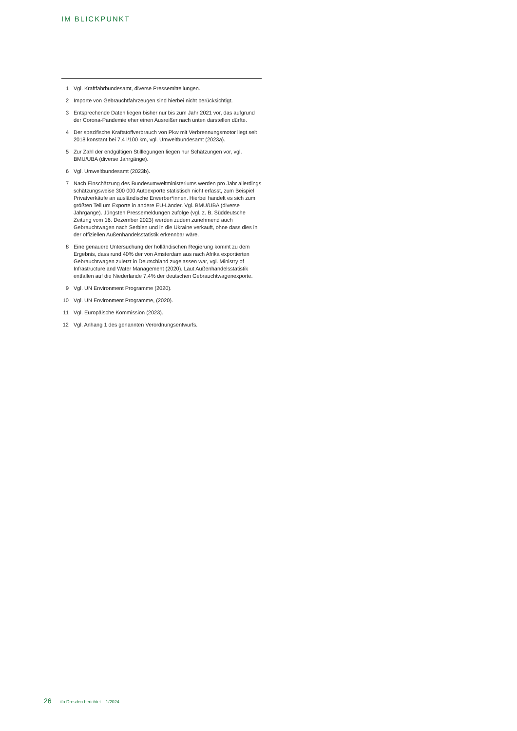IM BLICKPUNKT
1 Vgl. Kraftfahrbundesamt, diverse Pressemitteilungen.
2 Importe von Gebrauchtfahrzeugen sind hierbei nicht berücksichtigt.
3 Entsprechende Daten liegen bisher nur bis zum Jahr 2021 vor, das auf­grund der Corona-Pandemie eher einen Ausreißer nach unten darstellen dürfte.
4 Der spezifische Kraftstoffverbrauch von Pkw mit Verbrennungsmotor liegt seit 2018 konstant bei 7,4 l/100 km, vgl. Umweltbundesamt (2023a).
5 Zur Zahl der endgültigen Stilllegungen liegen nur Schätzungen vor, vgl. BMU/UBA (diverse Jahrgänge).
6 Vgl. Umweltbundesamt (2023b).
7 Nach Einschätzung des Bundesumweltministeriums werden pro Jahr al­lerdings schätzungsweise 300 000 Autoexporte statistisch nicht erfasst, zum Beispiel Privatverkäufe an ausländische Erwerber*innen. Hierbei handelt es sich zum größten Teil um Exporte in andere EU-Länder. Vgl. BMU/UBA (diverse Jahrgänge). Jüngsten Pressemeldungen zufolge (vgl. z. B. Süddeutsche Zeitung vom 16. Dezember 2023) werden zudem zu­nehmend auch Gebrauchtwagen nach Serbien und in die Ukraine ver­kauft, ohne dass dies in der offiziellen Außenhandelsstatistik erkennbar wäre.
8 Eine genauere Untersuchung der holländischen Regierung kommt zu dem Ergebnis, dass rund 40% der von Amsterdam aus nach Afrika exportierten Gebrauchtwagen zuletzt in Deutschland zugelassen war, vgl. Ministry of Infrastructure and Water Management (2020). Laut Außenhandelsstatistik entfallen auf die Niederlande 7,4% der deutschen Gebrauchtwagenexporte.
9 Vgl. UN Environment Programme (2020).
10 Vgl. UN Environment Programme, (2020).
11 Vgl. Europäische Kommission (2023).
12 Vgl. Anhang 1 des genannten Verordnungsentwurfs.
26 ifo Dresden berichtet 1/2024